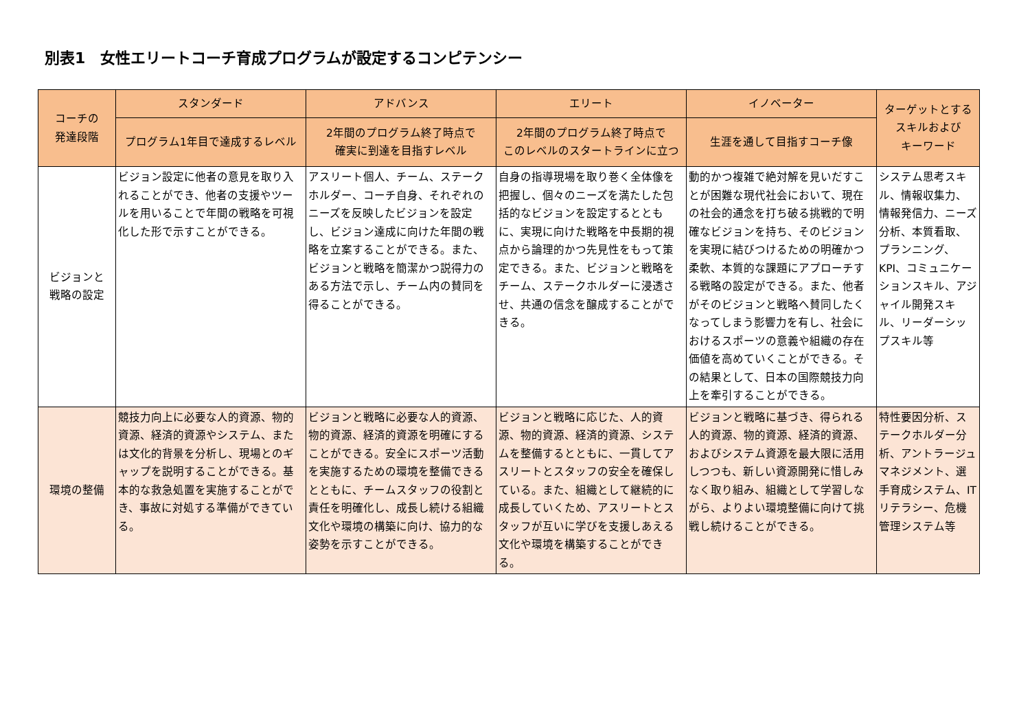別表1　女性エリートコーチ育成プログラムが設定するコンピテンシー
| コーチの 発達段階 | スタンダード | アドバンス | エリート | イノベーター | ターゲットとする スキルおよび キーワード |
| --- | --- | --- | --- | --- | --- |
| | プログラム1年目で達成するレベル | 2年間のプログラム終了時点で 確実に到達を目指すレベル | 2年間のプログラム終了時点で このレベルのスタートラインに立つ | 生涯を通して目指すコーチ像 | |
| ビジョンと 戦略の設定 | ビジョン設定に他者の意見を取り入れることができ、他者の支援やツールを用いることで年間の戦略を可視化した形で示すことができる。 | アスリート個人、チーム、ステークホルダー、コーチ自身、それぞれのニーズを反映したビジョンを設定し、ビジョン達成に向けた年間の戦略を立案することができる。また、ビジョンと戦略を簡潔かつ説得力のある方法で示し、チーム内の賛同を得ることができる。 | 自身の指導現場を取り巻く全体像を把握し、個々のニーズを満たした包括的なビジョンを設定するとともに、実現に向けた戦略を中長期的視点から論理的かつ先見性をもって策定できる。また、ビジョンと戦略をチーム、ステークホルダーに浸透させ、共通の信念を醸成することができる。 | 動的かつ複雑で絶対解を見いだすことが困難な現代社会において、現在の社会的通念を打ち破る挑戦的で明確なビジョンを持ち、そのビジョンを実現に結びつけるための明確かつ柔軟、本質的な課題にアプローチする戦略の設定ができる。また、他者がそのビジョンと戦略へ賛同したくなってしまう影響力を有し、社会におけるスポーツの意義や組織の存在価値を高めていくことができる。その結果として、日本の国際競技力向上を牽引することができる。 | システム思考スキル、情報収集力、情報発信力、ニーズ分析、本質看取、プランニング、KPI、コミュニケーションスキル、アジャイル開発スキル、リーダーシップスキル等 |
| 環境の整備 | 競技力向上に必要な人的資源、物的資源、経済的資源やシステム、または文化的背景を分析し、現場とのギャップを説明することができる。基本的な救急処置を実施することができ、事故に対処する準備ができている。 | ビジョンと戦略に必要な人的資源、物的資源、経済的資源を明確にすることができる。安全にスポーツ活動を実施するための環境を整備できるとともに、チームスタッフの役割と責任を明確化し、成長し続ける組織文化や環境の構築に向け、協力的な姿勢を示すことができる。 | ビジョンと戦略に応じた、人的資源、物的資源、経済的資源、システムを整備するとともに、一貫してアスリートとスタッフの安全を確保している。また、組織として継続的に成長していくため、アスリートとスタッフが互いに学びを支援しあえる文化や環境を構築することができる。 | ビジョンと戦略に基づき、得られる人的資源、物的資源、経済的資源、およびシステム資源を最大限に活用しつつも、新しい資源開発に惜しみなく取り組み、組織として学習しながら、よりよい環境整備に向けて挑戦し続けることができる。 | 特性要因分析、ステークホルダー分析、アントラージュマネジメント、選手育成システム、ITリテラシー、危機管理システム等 |